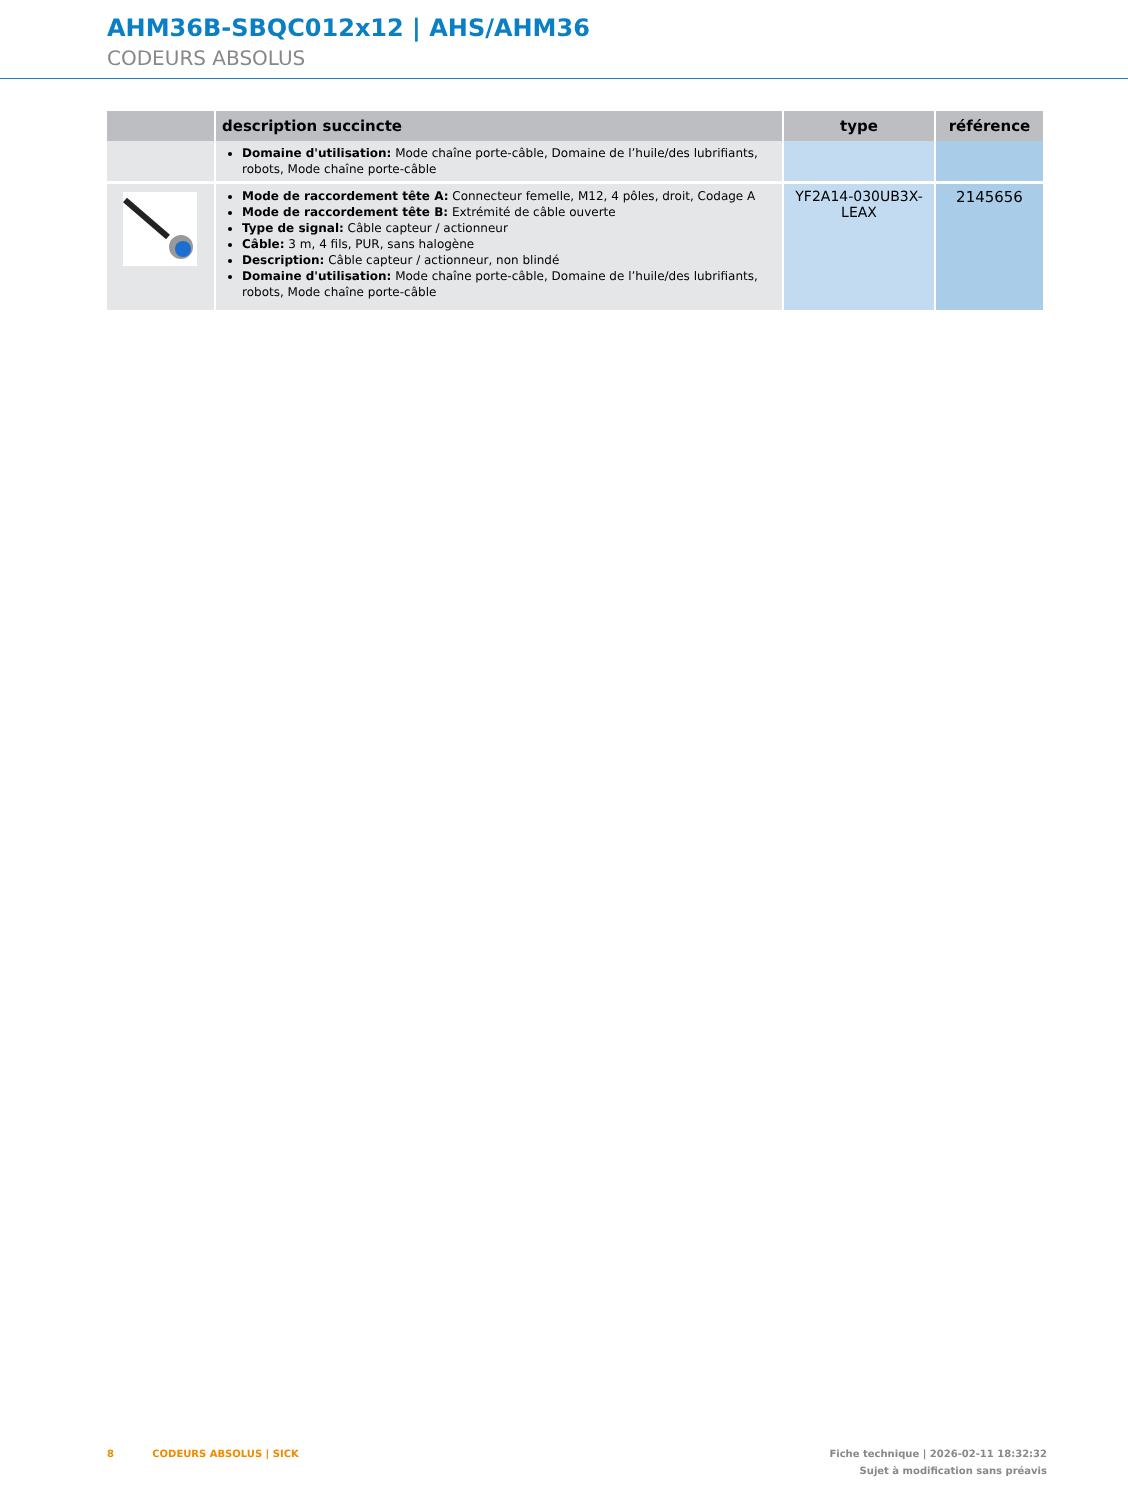AHM36B-SBQC012x12 | AHS/AHM36
CODEURS ABSOLUS
| | description succincte | type | référence |
| --- | --- | --- | --- |
| | Domaine d'utilisation: Mode chaîne porte-câble, Domaine de l’huile/des lubrifiants, robots, Mode chaîne porte-câble | | |
| | Mode de raccordement tête A: Connecteur femelle, M12, 4 pôles, droit, Codage A Mode de raccordement tête B: Extrémité de câble ouverte Type de signal: Câble capteur / actionneur Câble: 3 m, 4 fils, PUR, sans halogène Description: Câble capteur / actionneur, non blindé Domaine d'utilisation: Mode chaîne porte-câble, Domaine de l’huile/des lubrifiants, robots, Mode chaîne porte-câble | YF2A14-030UB3X-LEAX | 2145656 |
8 CODEURS ABSOLUS | SICK Fiche technique | 2026-02-11 18:32:32
Sujet à modification sans préavis